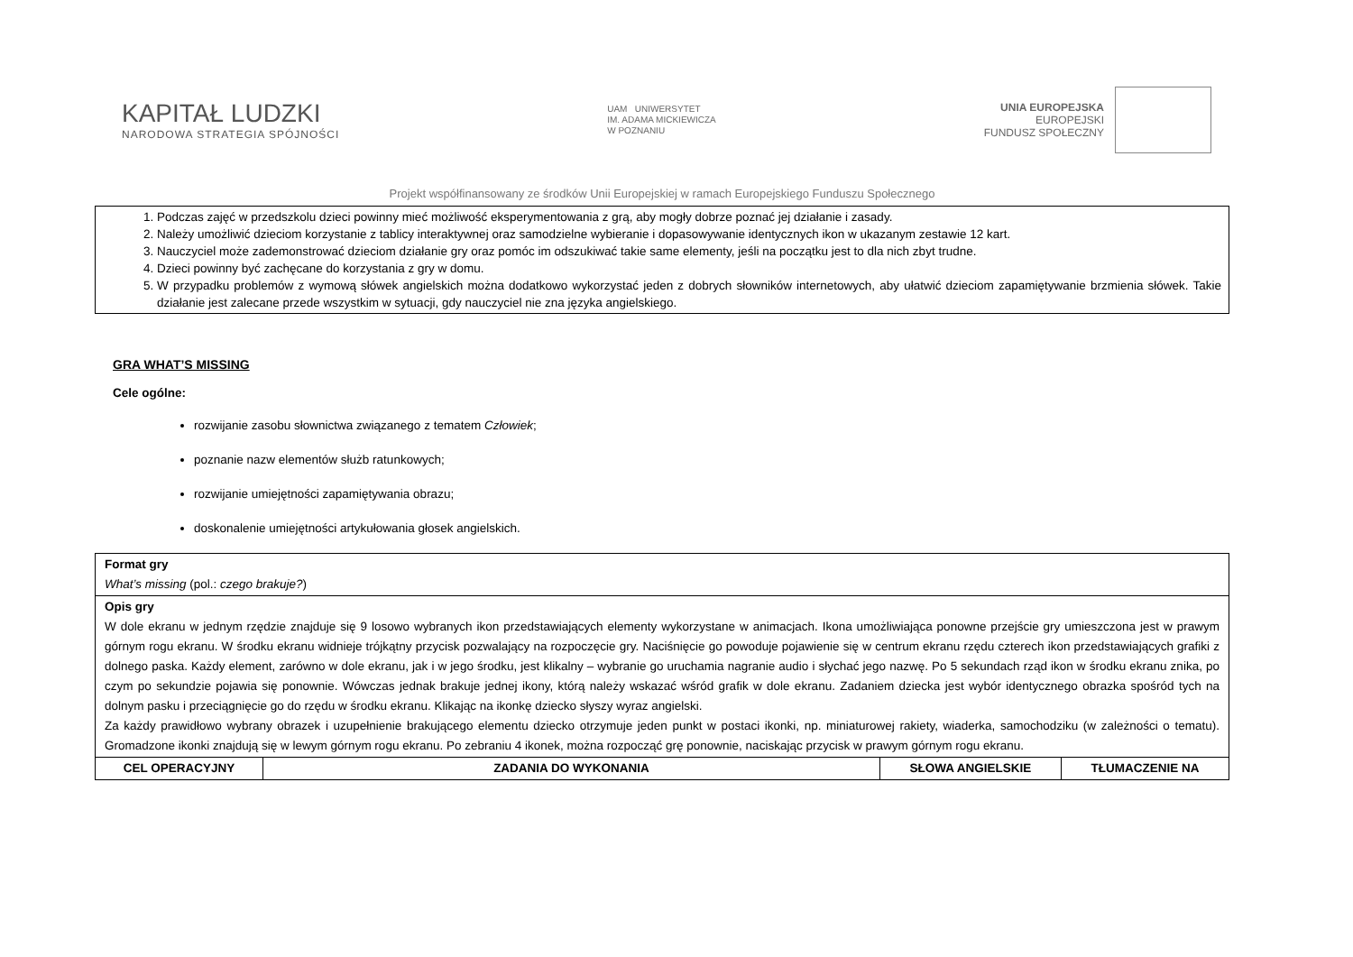KAPITAŁ LUDZKI
NARODOWA STRATEGIA SPÓJNOŚCI
UAM UNIWERSYTET
IM. ADAMA MICKIEWICZA
W POZNANIU
UNIA EUROPEJSKA
EUROPEJSKI
FUNDUSZ SPOŁECZNY
Projekt współfinansowany ze środków Unii Europejskiej w ramach Europejskiego Funduszu Społecznego
1. Podczas zajęć w przedszkolu dzieci powinny mieć możliwość eksperymentowania z grą, aby mogły dobrze poznać jej działanie i zasady.
2. Należy umożliwić dzieciom korzystanie z tablicy interaktywnej oraz samodzielne wybieranie i dopasowywanie identycznych ikon w ukazanym zestawie 12 kart.
3. Nauczyciel może zademonstrować dzieciom działanie gry oraz pomóc im odszukiwać takie same elementy, jeśli na początku jest to dla nich zbyt trudne.
4. Dzieci powinny być zachęcane do korzystania z gry w domu.
5. W przypadku problemów z wymową słówek angielskich można dodatkowo wykorzystać jeden z dobrych słowników internetowych, aby ułatwić dzieciom zapamiętywanie brzmienia słówek. Takie działanie jest zalecane przede wszystkim w sytuacji, gdy nauczyciel nie zna języka angielskiego.
GRA WHAT’S MISSING
Cele ogólne:
rozwijanie zasobu słownictwa związanego z tematem Człowiek;
poznanie nazw elementów służb ratunkowych;
rozwijanie umiejętności zapamiętywania obrazu;
doskonalenie umiejętności artykułowania głosek angielskich.
| Format gry What’s missing (pol.: czego brakuje? ) | | | |
| Opis gry W dole ekranu w jednym rzędzie znajduje się 9 losowo wybranych ikon przedstawiających elementy wykorzystane w animacjach. Ikona umożliwiająca ponowne przejście gry umieszczona jest w prawym górnym rogu ekranu. W środku ekranu widnieje trójkątny przycisk pozwalający na rozpoczęcie gry. Naciśnięcie go powoduje pojawienie się w centrum ekranu rzędu czterech ikon przedstawiających grafiki z dolnego paska. Każdy element, zarówno w dole ekranu, jak i w jego środku, jest klikalny – wybranie go uruchamia nagranie audio i słychać jego nazwę. Po 5 sekundach rząd ikon w środku ekranu znika, po czym po sekundzie pojawia się ponownie. Wówczas jednak brakuje jednej ikony, którą należy wskazać wśród grafik w dole ekranu. Zadaniem dziecka jest wybór identycznego obrazka spośród tych na dolnym pasku i przeciągnięcie go do rzędu w środku ekranu. Klikając na ikonkę dziecko słyszy wyraz angielski. Za każdy prawidłowo wybrany obrazek i uzupełnienie brakującego elementu dziecko otrzymuje jeden punkt w postaci ikonki, np. miniaturowej rakiety, wiaderka, samochodziku (w zależności o tematu). Gromadzone ikonki znajdują się w lewym górnym rogu ekranu. Po zebraniu 4 ikonek, można rozpocząć grę ponownie, naciskając przycisk w prawym górnym rogu ekranu. | | | |
| CEL OPERACYJNY | ZADANIA DO WYKONANIA | SŁOWA ANGIELSKIE | TŁUMACZENIE NA |